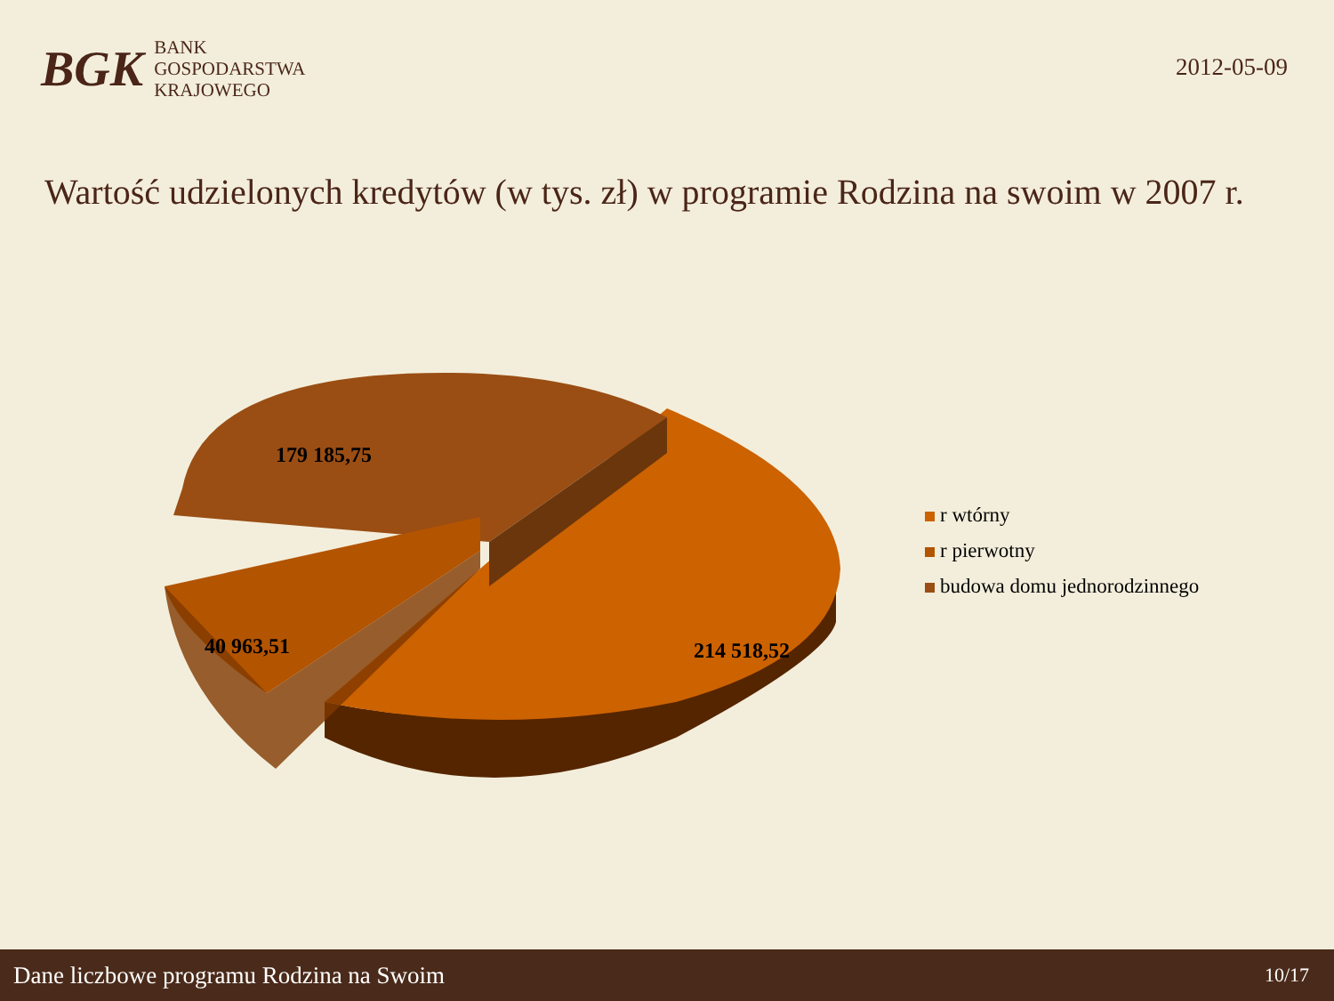BGK
BANK
GOSPODARSTWA
KRAJOWEGO
2012-05-09
Wartość udzielonych kredytów (w tys. zł) w programie Rodzina na swoim w 2007 r.
179 185,75
40 963,51
214 518,52
r wtórny
r pierwotny
budowa domu jednorodzinnego
Dane liczbowe programu Rodzina na Swoim 10/17